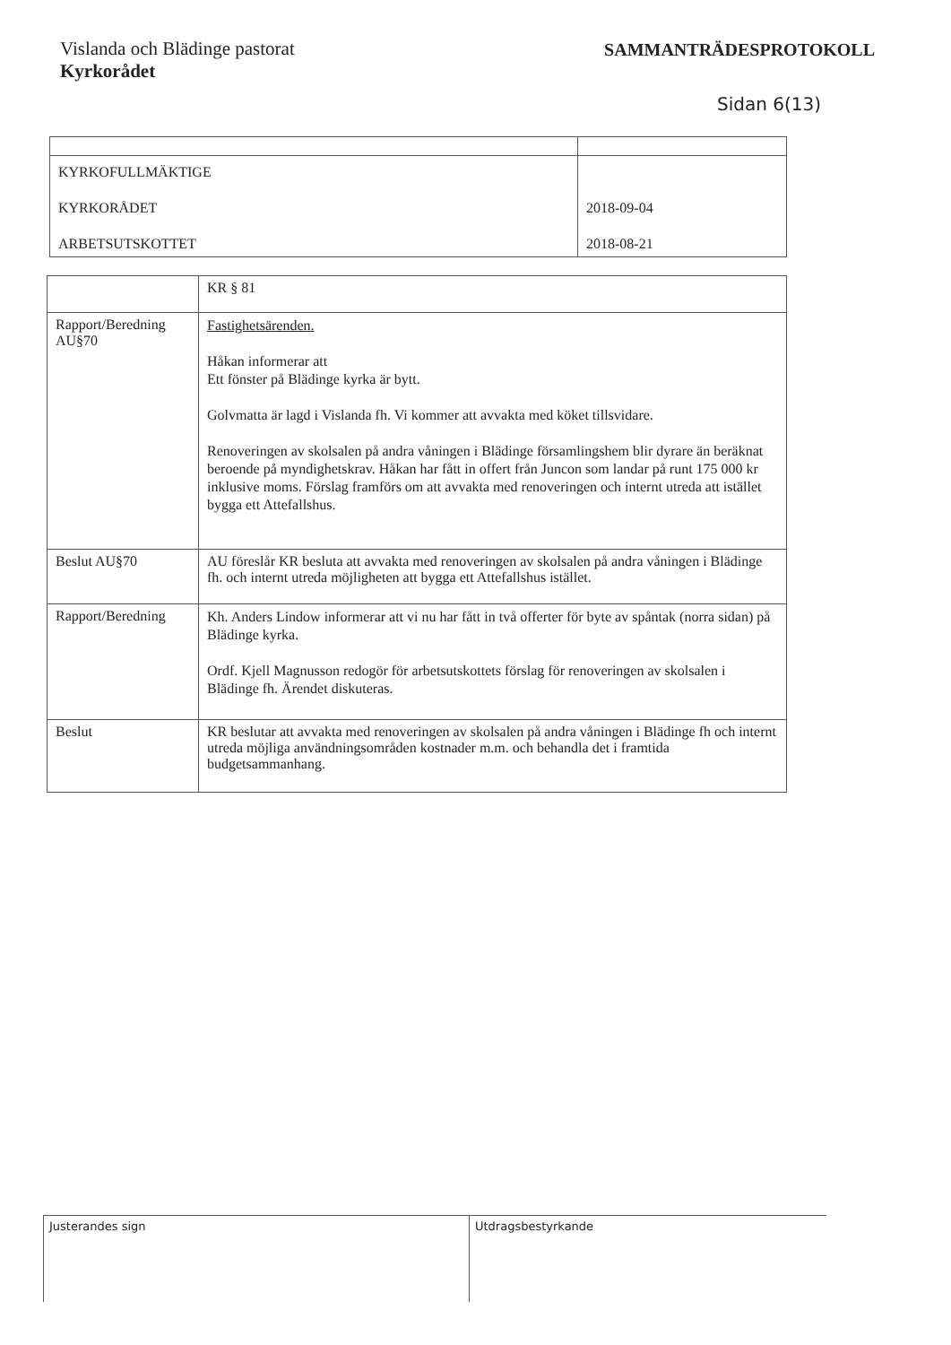Vislanda och Blädinge pastorat
Kyrkorådet
SAMMANTRÄDESPROTOKOLL
Sidan 6(13)
| KYRKOFULLMÄKTIGE KYRKORÅDET ARBETSUTSKOTTET | 2018-09-04 2018-08-21 |
| | KR § 81 |
| Rapport/Beredning AU§70 | Fastighetsärenden. Håkan informerar att Ett fönster på Blädinge kyrka är bytt. Golvmatta är lagd i Vislanda fh. Vi kommer att avvakta med köket tillsvidare. Renoveringen av skolsalen på andra våningen i Blädinge församlingshem blir dyrare än beräknat beroende på myndighetskrav. Håkan har fått in offert från Juncon som landar på runt 175 000 kr inklusive moms. Förslag framförs om att avvakta med renoveringen och internt utreda att istället bygga ett Attefallshus. |
| Beslut AU§70 | AU föreslår KR besluta att avvakta med renoveringen av skolsalen på andra våningen i Blädinge fh. och internt utreda möjligheten att bygga ett Attefallshus istället. |
| Rapport/Beredning | Kh. Anders Lindow informerar att vi nu har fått in två offerter för byte av spåntak (norra sidan) på Blädinge kyrka. Ordf. Kjell Magnusson redogör för arbetsutskottets förslag för renoveringen av skolsalen i Blädinge fh. Ärendet diskuteras. |
| Beslut | KR beslutar att avvakta med renoveringen av skolsalen på andra våningen i Blädinge fh och internt utreda möjliga användningsområden kostnader m.m. och behandla det i framtida budgetsammanhang. |
Justerandes sign Utdragsbestyrkande